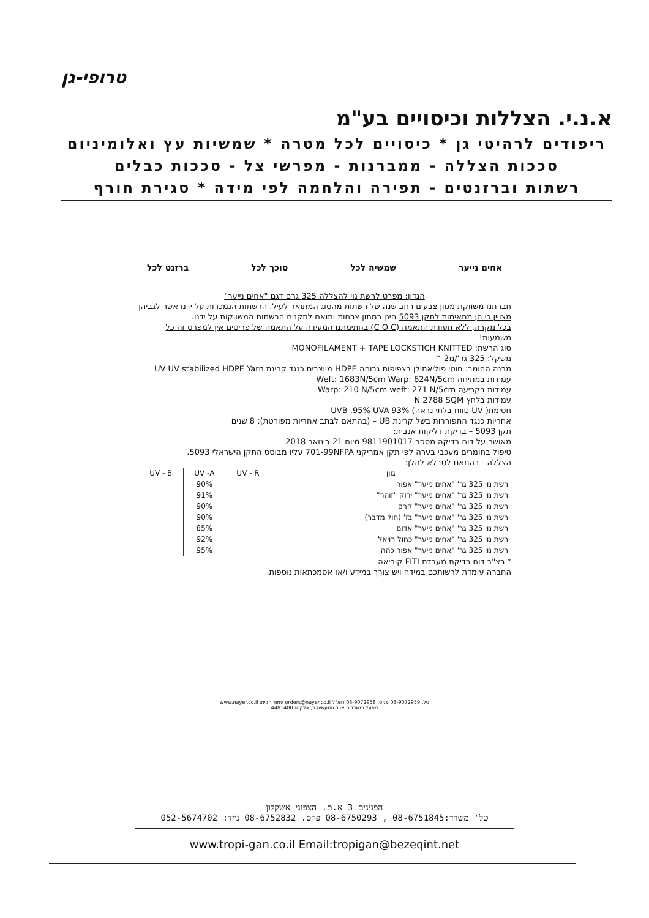טרופי-גן
א.נ.י. הצללות וכיסויים בע"מ
ריפודים לרהיטי גן * כיסויים לכל מטרה * שמשיות עץ ואלומיניום
סככות הצללה - ממברנות - מפרשי צל - סככות כבלים
רשתות וברזנטים - תפירה והלחמה לפי מידה * סגירת חורף
אחים נייער שמשיה לכל סוכך לכל ברזנט לכל
הנדון: מפרט לרשת נוי להצללה 325 גרם דגם "אחים נייער"
חברתנו משווקת מגוון צבעים רחב שנה של רשתות מהסוג המתואר לעיל. הרשתות הנמכרות על ידנו אשר לגביהן מצויין כי הן מתאימות לתקן 5093 הינן רמתון צרחות ותואם לתקנים הרשתות המשווקות על ידנו.
בכל מקרה, ללא תעודת התאמה (C O C) בחתימתנו המעידה על התאמה של פריטים אין למפרט זה כל משמעות!
סוג הרשת: MONOFILAMENT + TAPE LOCKSTICH KNITTED
משקל: 325 גר'/מ2 ^
מבנה החומר: חוטי פוליאתילן בצפיפות גבוהה HDPE מיוצבים כנגד קרינת UV UV stabilized HDPE Yarn
עמידות במתיחה Weft: 1683N/5cm Warp: 624N/5cm
עמידות בקריעה Warp: 210 N/5cm weft: 271 N/5cm
עמידות בלחץ N 2788 SQM
חסימת( UV טווח בלתי נראה) 93% UVB ,95% UVA
אחריות כנגד התפוררות בשל קרינת UB – (בהתאם לבתב אחריות מפורטת): 8 שנים
תקן 5093 – בדיקת דליקות אנבית:
מאושר על דוח בדיקה מספר 9811901017 מיום 21 בינואר 2018
טיפול בחומרים מעכבי בערה לפי תקן אמריקני 701-99NFPA עליו מבוסס התקן הישראלי 5093.
הצללה - בהתאם לטבלא להלן:
| גוון | UV - R | UV -A | UV - B |
| --- | --- | --- | --- |
| רשת נוי 325 גר' "אחים נייער" אפור | | 90% | |
| רשת נוי 325 גר' "אחים נייער" ירוק "זוהר" | | 91% | |
| רשת נוי 325 גר' "אחים נייער" קרם | | 90% | |
| רשת נוי 325 גר' "אחים נייער" בז' (חול מדבר) | | 90% | |
| רשת נוי 325 גר' "אחים נייער" אדום | | 85% | |
| רשת נוי 325 גר' "אחים נייער" כחול רויאל | | 92% | |
| רשת נוי 325 גר' "אחים נייער" אפור כהה | | 95% | |
* רצ"ב דוח בדיקת מעבדת FITI קוריאה
החברה עומדת לרשותכם במידה ויש צורך במידע ו/או אסמכתאות נוספות.
טל. 03-9072959 פקס. 03-9072958 דוא"ל orders@nayer.co.il עמוד הבית: www.nayer.co.il
מפעל ומשרדים אזור התעשיה ב, אלקנה 4481400
הפגיגים 3 א.ת. הצפוני אשקלון
טל' משרד:08-6751845 , 08-6750293 פקס. 08-6752832 נייד: 052-5674702
www.tropi-gan.co.il Email:tropigan@bezeqint.net